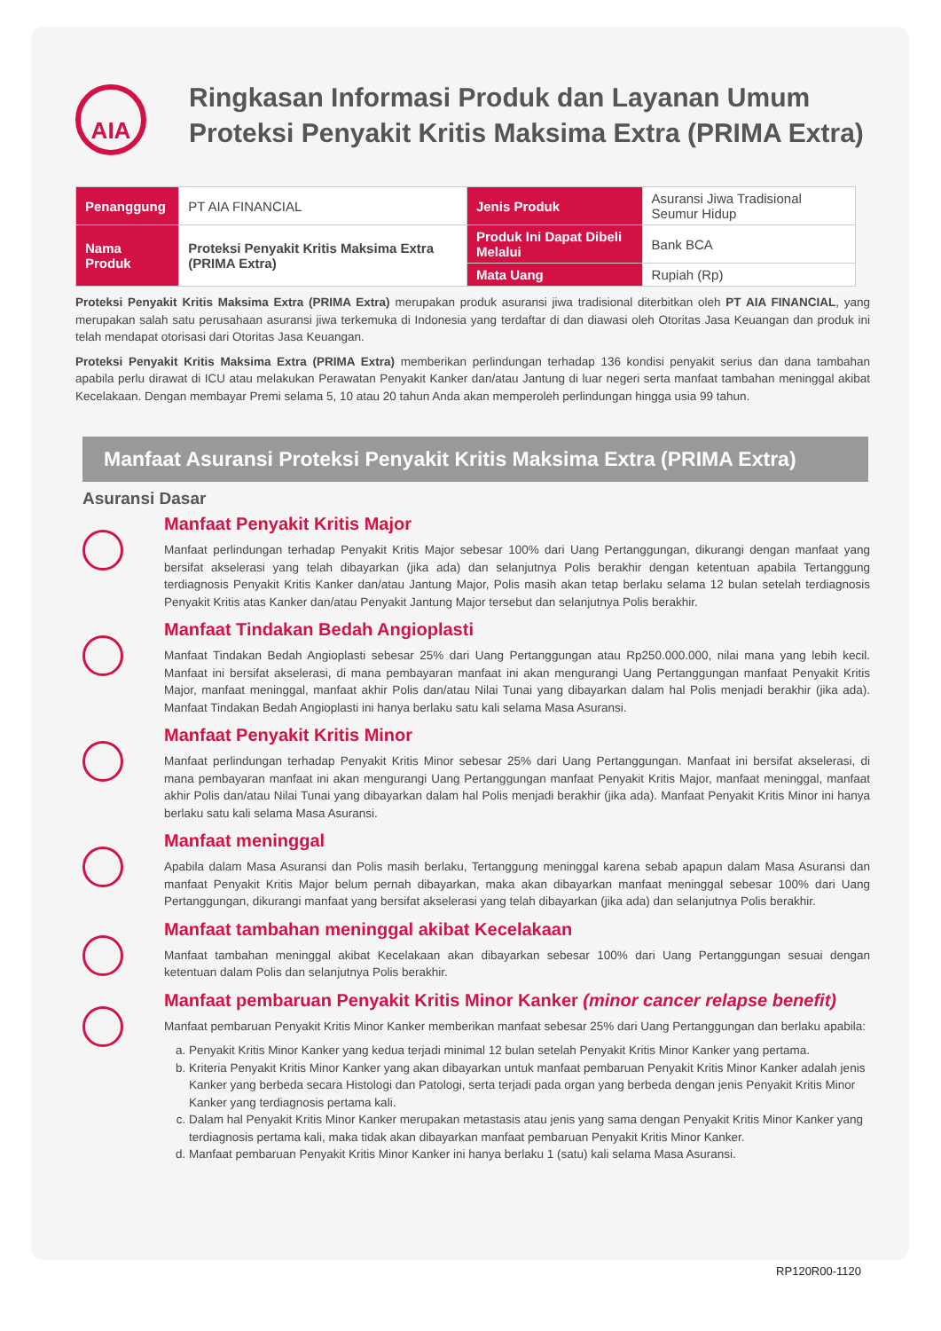AIA
Ringkasan Informasi Produk dan Layanan Umum
Proteksi Penyakit Kritis Maksima Extra (PRIMA Extra)
| Penanggung | PT AIA FINANCIAL | Jenis Produk | Asuransi Jiwa Tradisional Seumur Hidup |
| Nama Produk | Proteksi Penyakit Kritis Maksima Extra (PRIMA Extra) | Produk Ini Dapat Dibeli Melalui | Bank BCA |
| | | Mata Uang | Rupiah (Rp) |
Proteksi Penyakit Kritis Maksima Extra (PRIMA Extra) merupakan produk asuransi jiwa tradisional diterbitkan oleh PT AIA FINANCIAL, yang merupakan salah satu perusahaan asuransi jiwa terkemuka di Indonesia yang terdaftar di dan diawasi oleh Otoritas Jasa Keuangan dan produk ini telah mendapat otorisasi dari Otoritas Jasa Keuangan.
Proteksi Penyakit Kritis Maksima Extra (PRIMA Extra) memberikan perlindungan terhadap 136 kondisi penyakit serius dan dana tambahan apabila perlu dirawat di ICU atau melakukan Perawatan Penyakit Kanker dan/atau Jantung di luar negeri serta manfaat tambahan meninggal akibat Kecelakaan. Dengan membayar Premi selama 5, 10 atau 20 tahun Anda akan memperoleh perlindungan hingga usia 99 tahun.
Manfaat Asuransi Proteksi Penyakit Kritis Maksima Extra (PRIMA Extra)
Asuransi Dasar
Manfaat Penyakit Kritis Major
Manfaat perlindungan terhadap Penyakit Kritis Major sebesar 100% dari Uang Pertanggungan, dikurangi dengan manfaat yang bersifat akselerasi yang telah dibayarkan (jika ada) dan selanjutnya Polis berakhir dengan ketentuan apabila Tertanggung terdiagnosis Penyakit Kritis Kanker dan/atau Jantung Major, Polis masih akan tetap berlaku selama 12 bulan setelah terdiagnosis Penyakit Kritis atas Kanker dan/atau Penyakit Jantung Major tersebut dan selanjutnya Polis berakhir.
Manfaat Tindakan Bedah Angioplasti
Manfaat Tindakan Bedah Angioplasti sebesar 25% dari Uang Pertanggungan atau Rp250.000.000, nilai mana yang lebih kecil. Manfaat ini bersifat akselerasi, di mana pembayaran manfaat ini akan mengurangi Uang Pertanggungan manfaat Penyakit Kritis Major, manfaat meninggal, manfaat akhir Polis dan/atau Nilai Tunai yang dibayarkan dalam hal Polis menjadi berakhir (jika ada). Manfaat Tindakan Bedah Angioplasti ini hanya berlaku satu kali selama Masa Asuransi.
Manfaat Penyakit Kritis Minor
Manfaat perlindungan terhadap Penyakit Kritis Minor sebesar 25% dari Uang Pertanggungan. Manfaat ini bersifat akselerasi, di mana pembayaran manfaat ini akan mengurangi Uang Pertanggungan manfaat Penyakit Kritis Major, manfaat meninggal, manfaat akhir Polis dan/atau Nilai Tunai yang dibayarkan dalam hal Polis menjadi berakhir (jika ada). Manfaat Penyakit Kritis Minor ini hanya berlaku satu kali selama Masa Asuransi.
Manfaat meninggal
Apabila dalam Masa Asuransi dan Polis masih berlaku, Tertanggung meninggal karena sebab apapun dalam Masa Asuransi dan manfaat Penyakit Kritis Major belum pernah dibayarkan, maka akan dibayarkan manfaat meninggal sebesar 100% dari Uang Pertanggungan, dikurangi manfaat yang bersifat akselerasi yang telah dibayarkan (jika ada) dan selanjutnya Polis berakhir.
Manfaat tambahan meninggal akibat Kecelakaan
Manfaat tambahan meninggal akibat Kecelakaan akan dibayarkan sebesar 100% dari Uang Pertanggungan sesuai dengan ketentuan dalam Polis dan selanjutnya Polis berakhir.
Manfaat pembaruan Penyakit Kritis Minor Kanker (minor cancer relapse benefit)
Manfaat pembaruan Penyakit Kritis Minor Kanker memberikan manfaat sebesar 25% dari Uang Pertanggungan dan berlaku apabila:
a. Penyakit Kritis Minor Kanker yang kedua terjadi minimal 12 bulan setelah Penyakit Kritis Minor Kanker yang pertama.
b. Kriteria Penyakit Kritis Minor Kanker yang akan dibayarkan untuk manfaat pembaruan Penyakit Kritis Minor Kanker adalah jenis Kanker yang berbeda secara Histologi dan Patologi, serta terjadi pada organ yang berbeda dengan jenis Penyakit Kritis Minor Kanker yang terdiagnosis pertama kali.
c. Dalam hal Penyakit Kritis Minor Kanker merupakan metastasis atau jenis yang sama dengan Penyakit Kritis Minor Kanker yang terdiagnosis pertama kali, maka tidak akan dibayarkan manfaat pembaruan Penyakit Kritis Minor Kanker.
d. Manfaat pembaruan Penyakit Kritis Minor Kanker ini hanya berlaku 1 (satu) kali selama Masa Asuransi.
RP120R00-1120